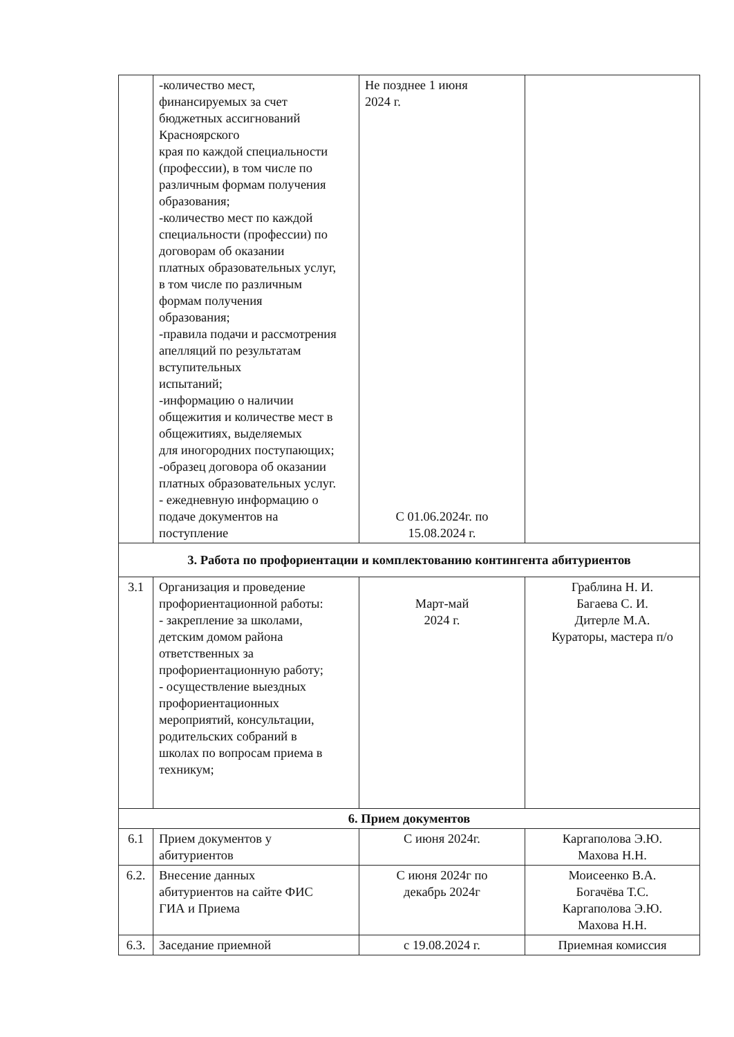| | -количество мест, финансируемых за счет бюджетных ассигнований Красноярского края по каждой специальности (профессии), в том числе по различным формам получения образования; -количество мест по каждой специальности (профессии) по договорам об оказании платных образовательных услуг, в том числе по различным формам получения образования; -правила подачи и рассмотрения апелляций по результатам вступительных испытаний; -информацию о наличии общежития и количестве мест в общежитиях, выделяемых для иногородних поступающих; -образец договора об оказании платных образовательных услуг. - ежедневную информацию о подаче документов на поступление | Не позднее 1 июня 2024 г. С 01.06.2024г. по 15.08.2024 г. | |
| 3. Работа по профориентации и комплектованию контингента абитуриентов | | | |
| 3.1 | Организация и проведение профориентационной работы: - закрепление за школами, детским домом района ответственных за профориентационную работу; - осуществление выездных профориентационных мероприятий, консультации, родительских собраний в школах по вопросам приема в техникум; | Март-май 2024 г. | Граблина Н. И. Багаева С. И. Дитерле М.А. Кураторы, мастера п/о |
| 6. Прием документов | | | |
| 6.1 | Прием документов у абитуриентов | С июня 2024г. | Каргаполова Э.Ю. Махова Н.Н. |
| 6.2. | Внесение данных абитуриентов на сайте ФИС ГИА и Приема | С июня 2024г по декабрь 2024г | Моисеенко В.А. Богачёва Т.С. Каргаполова Э.Ю. Махова Н.Н. |
| 6.3. | Заседание приемной | с 19.08.2024 г. | Приемная комиссия |